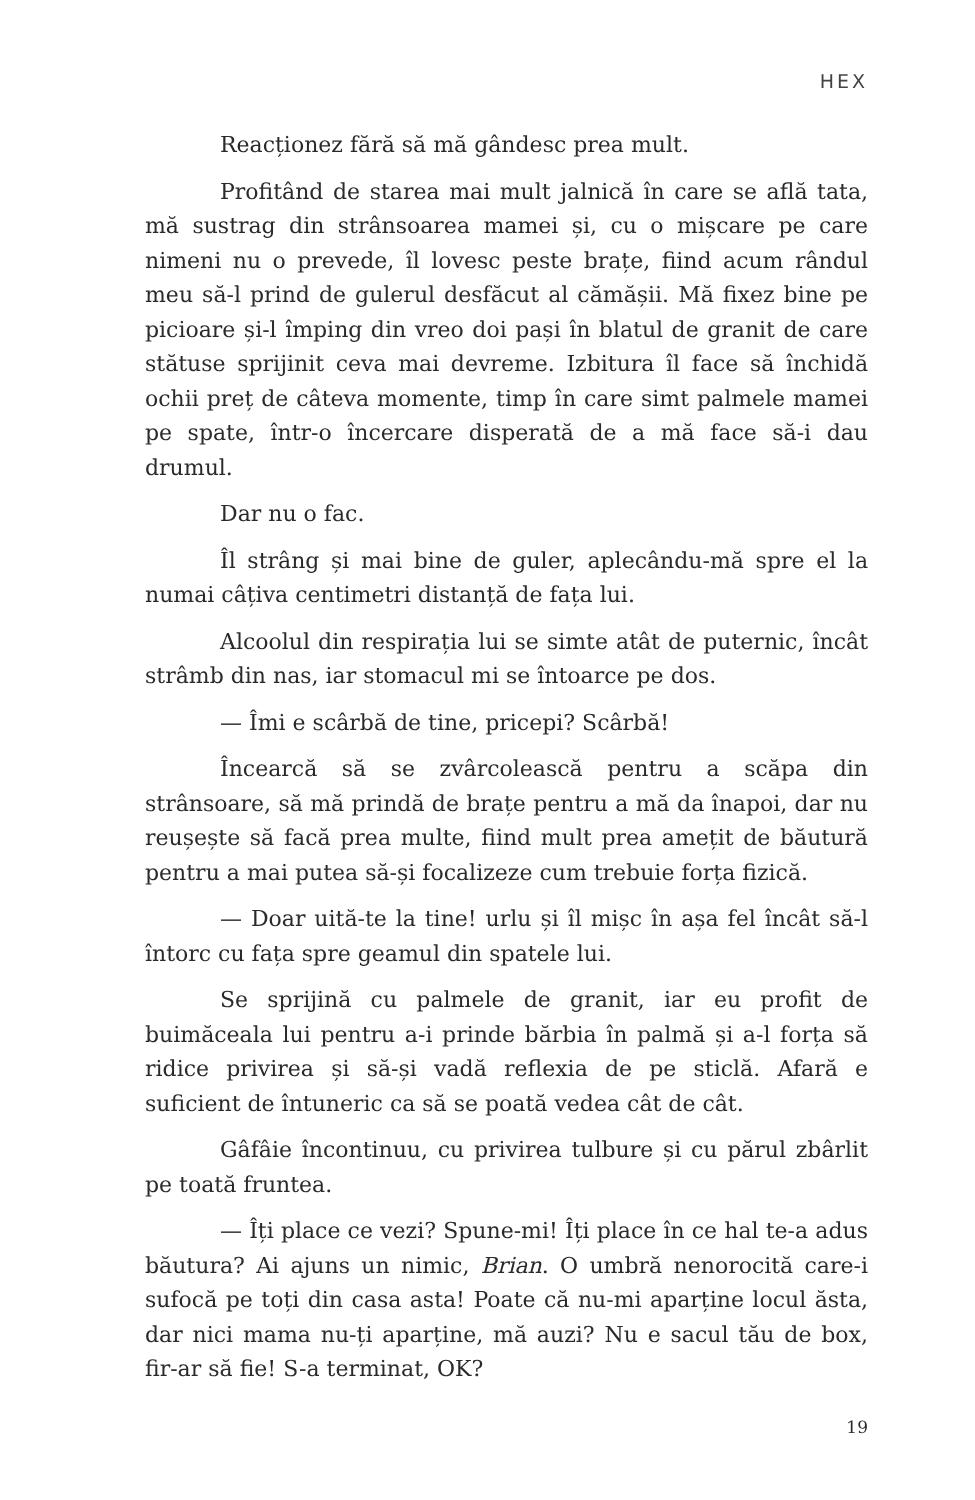HEX
Reacționez fără să mă gândesc prea mult.
Profitând de starea mai mult jalnică în care se află tata, mă sustrag din strânsoarea mamei și, cu o mișcare pe care nimeni nu o prevede, îl lovesc peste brațe, fiind acum rândul meu să-l prind de gulerul desfăcut al cămășii. Mă fixez bine pe picioare și-l împing din vreo doi pași în blatul de granit de care stătuse sprijinit ceva mai devreme. Izbitura îl face să închidă ochii preț de câteva momente, timp în care simt palmele mamei pe spate, într-o încercare disperată de a mă face să-i dau drumul.
Dar nu o fac.
Îl strâng și mai bine de guler, aplecându-mă spre el la numai câțiva centimetri distanță de fața lui.
Alcoolul din respirația lui se simte atât de puternic, încât strâmb din nas, iar stomacul mi se întoarce pe dos.
— Îmi e scârbă de tine, pricepi? Scârbă!
Încearcă să se zvârcolească pentru a scăpa din strânsoare, să mă prindă de brațe pentru a mă da înapoi, dar nu reușește să facă prea multe, fiind mult prea amețit de băutură pentru a mai putea să-și focalizeze cum trebuie forța fizică.
— Doar uită-te la tine! urlu și îl mișc în așa fel încât să-l întorc cu fața spre geamul din spatele lui.
Se sprijină cu palmele de granit, iar eu profit de buimăceala lui pentru a-i prinde bărbia în palmă și a-l forța să ridice privirea și să-și vadă reflexia de pe sticlă. Afară e suficient de întuneric ca să se poată vedea cât de cât.
Gâfâie încontinuu, cu privirea tulbure și cu părul zbârlit pe toată fruntea.
— Îți place ce vezi? Spune-mi! Îți place în ce hal te-a adus băutura? Ai ajuns un nimic, Brian. O umbră nenorocită care-i sufocă pe toți din casa asta! Poate că nu-mi aparține locul ăsta, dar nici mama nu-ți aparține, mă auzi? Nu e sacul tău de box, fir-ar să fie! S-a terminat, OK?
19